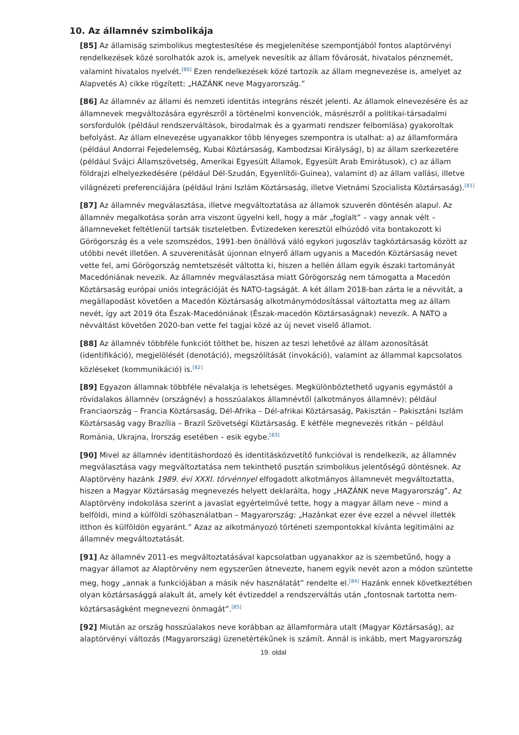10. Az államnév szimbolikája
[85] Az államiság szimbolikus megtestesítése és megjelenítése szempontjából fontos alaptörvényi rendelkezések közé sorolhatók azok is, amelyek nevesítik az állam fővárosát, hivatalos pénznemét, valamint hivatalos nyelvét.<sup>[80]</sup> Ezen rendelkezések közé tartozik az állam megnevezése is, amelyet az Alapvetés A) cikke rögzített: „HAZÁNK neve Magyarország.”
[86] Az államnév az állami és nemzeti identitás integráns részét jelenti. Az államok elnevezésére és az államnevek megváltozására egyrészről a történelmi konvenciók, másrészről a politikai-társadalmi sorsfordulók (például rendszerváltások, birodalmak és a gyarmati rendszer felbomlása) gyakoroltak befolyást. Az állam elnevezése ugyanakkor több lényeges szempontra is utalhat: a) az államformára (például Andorrai Fejedelemség, Kubai Köztársaság, Kambodzsai Királyság), b) az állam szerkezetére (például Svájci Államszövetség, Amerikai Egyesült Államok, Egyesült Arab Emirátusok), c) az állam földrajzi elhelyezkedésére (például Dél-Szudán, Egyenlítői-Guinea), valamint d) az állam vallási, illetve világnézeti preferenciájára (például Iráni Iszlám Köztársaság, illetve Vietnámi Szocialista Köztársaság).<sup>[81]</sup>
[87] Az államnév megválasztása, illetve megváltoztatása az államok szuverén döntésén alapul. Az államnév megalkotása során arra viszont ügyelni kell, hogy a már „foglalt” – vagy annak vélt – államneveket feltétlenül tartsák tiszteletben. Évtizedeken keresztül elhúzódó vita bontakozott ki Görögország és a vele szomszédos, 1991-ben önállóvá váló egykori jugoszláv tagköztársaság között az utóbbi nevét illetően. A szuverenitását újonnan elnyerő állam ugyanis a Macedón Köztársaság nevet vette fel, ami Görögország nemtetszését váltotta ki, hiszen a hellén állam egyik északi tartományát Macedóniának nevezik. Az államnév megválasztása miatt Görögország nem támogatta a Macedón Köztársaság európai uniós integrációját és NATO-tagságát. A két állam 2018-ban zárta le a névvitát, a megállapodást követően a Macedón Köztársaság alkotmánymódosítással változtatta meg az állam nevét, így azt 2019 óta Észak-Macedóniának (Észak-macedón Köztársaságnak) nevezik. A NATO a névváltást követően 2020-ban vette fel tagjai közé az új nevet viselő államot.
[88] Az államnév többféle funkciót tölthet be, hiszen az teszi lehetővé az állam azonosítását (identifikáció), megjelölését (denotáció), megszólítását (invokáció), valamint az állammal kapcsolatos közléseket (kommunikáció) is.<sup>[82]</sup>
[89] Egyazon államnak többféle névalakja is lehetséges. Megkülönböztethető ugyanis egymástól a rövidalakos államnév (országnév) a hosszúalakos államnévtől (alkotmányos államnév): például Franciaország – Francia Köztársaság, Dél-Afrika – Dél-afrikai Köztársaság, Pakisztán – Pakisztáni Iszlám Köztársaság vagy Brazília – Brazil Szövetségi Köztársaság. E kétféle megnevezés ritkán – például Románia, Ukrajna, Írország esetében – esik egybe.<sup>[83]</sup>
[90] Mivel az államnév identitáshordozó és identitásközvetítő funkcióval is rendelkezik, az államnév megválasztása vagy megváltoztatása nem tekinthető pusztán szimbolikus jelentőségű döntésnek. Az Alaptörvény hazánk 1989. évi XXXI. törvénnyel elfogadott alkotmányos államnevét megváltoztatta, hiszen a Magyar Köztársaság megnevezés helyett deklarálta, hogy „HAZÁNK neve Magyarország”. Az Alaptörvény indokolása szerint a javaslat egyértelművé tette, hogy a magyar állam neve – mind a belföldi, mind a külföldi szóhasználatban – Magyarország: „Hazánkat ezer éve ezzel a névvel illették itthon és külföldön egyaránt.” Azaz az alkotmányozó történeti szempontokkal kívánta legitimálni az államnév megváltoztatását.
[91] Az államnév 2011-es megváltoztatásával kapcsolatban ugyanakkor az is szembetűnő, hogy a magyar államot az Alaptörvény nem egyszerűen átnevezte, hanem egyik nevét azon a módon szüntette meg, hogy „annak a funkciójában a másik név használatát” rendelte el.<sup>[84]</sup> Hazánk ennek következtében olyan köztársasággá alakult át, amely két évtizeddel a rendszerváltás után „fontosnak tartotta nem-köztársaságként megnevezni önmagát”.<sup>[85]</sup>
[92] Miután az ország hosszúalakos neve korábban az államformára utalt (Magyar Köztársaság), az alaptörvényi változás (Magyarország) üzenetértékűnek is számít. Annál is inkább, mert Magyarország
19. oldal